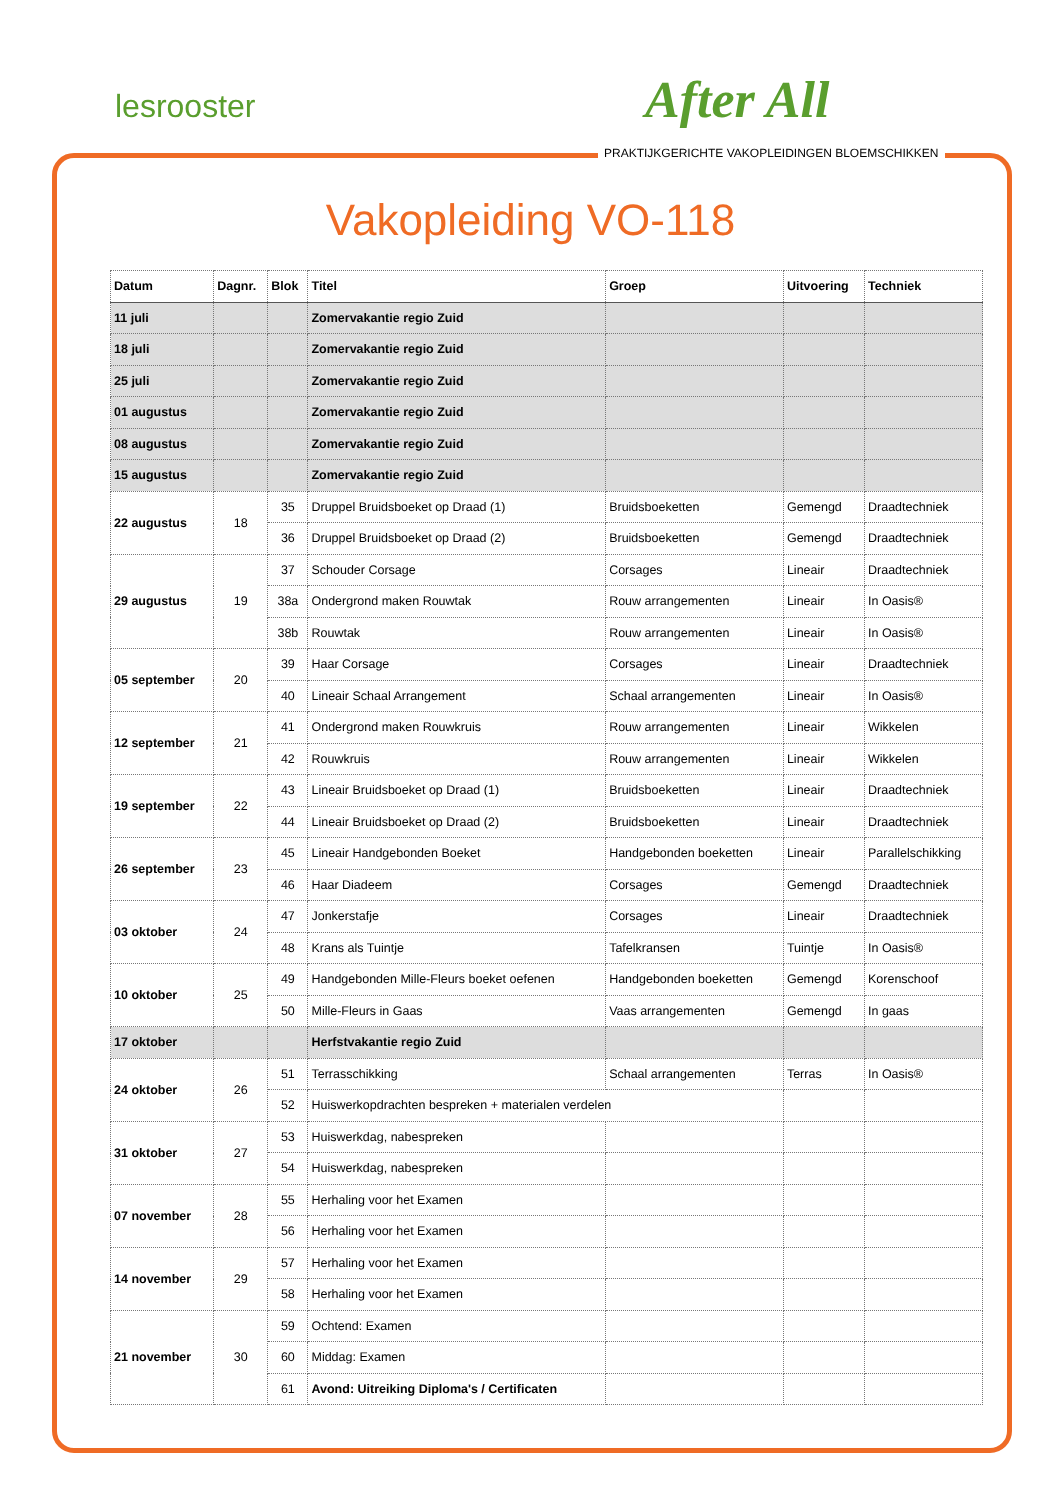lesrooster After All
PRAKTIJKGERICHTE VAKOPLEIDINGEN BLOEMSCHIKKEN
Vakopleiding VO-118
| Datum | Dagnr. | Blok | Titel | Groep | Uitvoering | Techniek |
| --- | --- | --- | --- | --- | --- | --- |
| 11 juli | | | Zomervakantie regio Zuid | | | |
| 18 juli | | | Zomervakantie regio Zuid | | | |
| 25 juli | | | Zomervakantie regio Zuid | | | |
| 01 augustus | | | Zomervakantie regio Zuid | | | |
| 08 augustus | | | Zomervakantie regio Zuid | | | |
| 15 augustus | | | Zomervakantie regio Zuid | | | |
| 22 augustus | 18 | 35 | Druppel Bruidsboeket op Draad (1) | Bruidsboeketten | Gemengd | Draadtechniek |
| | | 36 | Druppel Bruidsboeket op Draad (2) | Bruidsboeketten | Gemengd | Draadtechniek |
| 29 augustus | 19 | 37 | Schouder Corsage | Corsages | Lineair | Draadtechniek |
| | | 38a | Ondergrond maken Rouwtak | Rouw arrangementen | Lineair | In Oasis® |
| | | 38b | Rouwtak | Rouw arrangementen | Lineair | In Oasis® |
| 05 september | 20 | 39 | Haar Corsage | Corsages | Lineair | Draadtechniek |
| | | 40 | Lineair Schaal Arrangement | Schaal arrangementen | Lineair | In Oasis® |
| 12 september | 21 | 41 | Ondergrond maken Rouwkruis | Rouw arrangementen | Lineair | Wikkelen |
| | | 42 | Rouwkruis | Rouw arrangementen | Lineair | Wikkelen |
| 19 september | 22 | 43 | Lineair Bruidsboeket op Draad (1) | Bruidsboeketten | Lineair | Draadtechniek |
| | | 44 | Lineair Bruidsboeket op Draad (2) | Bruidsboeketten | Lineair | Draadtechniek |
| 26 september | 23 | 45 | Lineair Handgebonden Boeket | Handgebonden boeketten | Lineair | Parallelschikking |
| | | 46 | Haar Diadeem | Corsages | Gemengd | Draadtechniek |
| 03 oktober | 24 | 47 | Jonkerstafje | Corsages | Lineair | Draadtechniek |
| | | 48 | Krans als Tuintje | Tafelkransen | Tuintje | In Oasis® |
| 10 oktober | 25 | 49 | Handgebonden Mille-Fleurs boeket oefenen | Handgebonden boeketten | Gemengd | Korenschoof |
| | | 50 | Mille-Fleurs in Gaas | Vaas arrangementen | Gemengd | In gaas |
| 17 oktober | | | Herfstvakantie regio Zuid | | | |
| 24 oktober | 26 | 51 | Terrasschikking | Schaal arrangementen | Terras | In Oasis® |
| | | 52 | Huiswerkopdrachten bespreken + materialen verdelen | | | |
| 31 oktober | 27 | 53 | Huiswerkdag, nabespreken | | | |
| | | 54 | Huiswerkdag, nabespreken | | | |
| 07 november | 28 | 55 | Herhaling voor het Examen | | | |
| | | 56 | Herhaling voor het Examen | | | |
| 14 november | 29 | 57 | Herhaling voor het Examen | | | |
| | | 58 | Herhaling voor het Examen | | | |
| 21 november | 30 | 59 | Ochtend: Examen | | | |
| | | 60 | Middag: Examen | | | |
| | | 61 | Avond: Uitreiking Diploma's / Certificaten | | | |